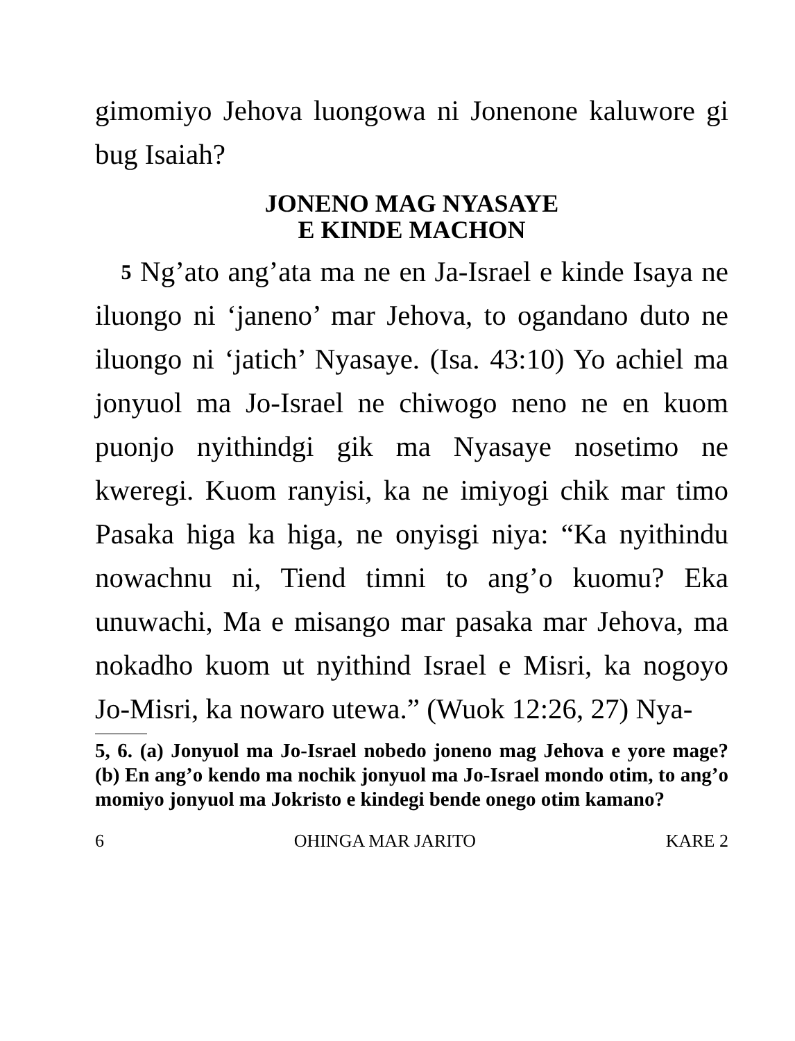gimomiyo Jehova luongowa ni Jonenone kaluwo­re gi bug Isaiah?
JONENO MAG NYASAYE
E KINDE MACHON
5 Ng’ato ang’ata ma ne en Ja-Israel e kinde Isaya ne iluongo ni ‘janeno’ mar Jehova, to oga­ndano duto ne iluongo ni ‘jatich’ Nyasaye. (Isa. 43:10) Yo achiel ma jonyuol ma Jo-Israel ne chi­wogo neno ne en kuom puonjo nyithindgi gik ma Nyasaye nosetimo ne kweregi. Kuom ranyisi, ka ne imiyogi chik mar timo Pasaka higa ka higa, ne onyisgi niya: “Ka nyithindu nowachnu ni, Tiend timni to ang’o kuomu? Eka unuwachi, Ma e misango mar pasaka mar Jehova, ma nokadho kuom ut nyithind Israel e Misri, ka nogoyo Jo-Misri, ka nowaro utewa.” (Wuok 12:26, 27) Nya-
5, 6. (a) Jonyuol ma Jo-Israel nobedo joneno mag Jeho­va e yore mage? (b) En ang’o kendo ma nochik jonyuol ma Jo-Israel mondo otim, to ang’o momiyo jonyuol ma Jokri­sto e kindegi bende onego otim kamano?
6 OHINGA MAR JARITO KARE 2